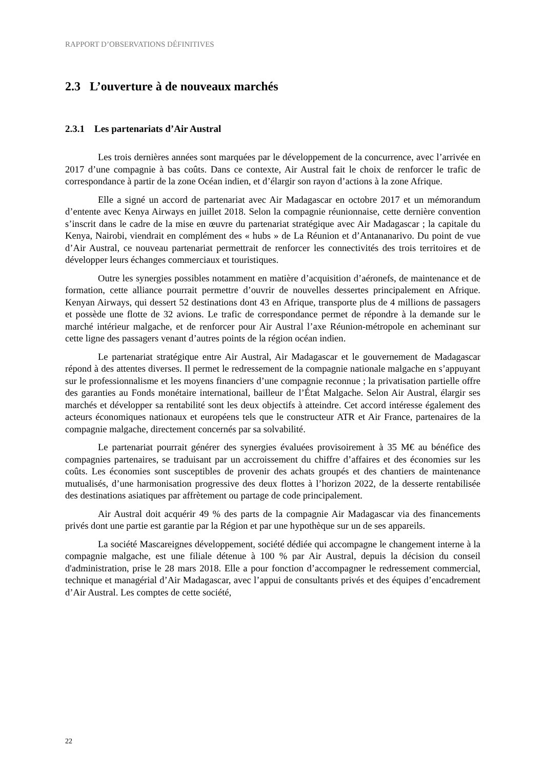RAPPORT D’OBSERVATIONS DÉFINITIVES
2.3 L’ouverture à de nouveaux marchés
2.3.1 Les partenariats d’Air Austral
Les trois dernières années sont marquées par le développement de la concurrence, avec l’arrivée en 2017 d’une compagnie à bas coûts. Dans ce contexte, Air Austral fait le choix de renforcer le trafic de correspondance à partir de la zone Océan indien, et d’élargir son rayon d’actions à la zone Afrique.
Elle a signé un accord de partenariat avec Air Madagascar en octobre 2017 et un mémorandum d’entente avec Kenya Airways en juillet 2018. Selon la compagnie réunionnaise, cette dernière convention s’inscrit dans le cadre de la mise en œuvre du partenariat stratégique avec Air Madagascar ; la capitale du Kenya, Nairobi, viendrait en complément des « hubs » de La Réunion et d’Antananarivo. Du point de vue d’Air Austral, ce nouveau partenariat permettrait de renforcer les connectivités des trois territoires et de développer leurs échanges commerciaux et touristiques.
Outre les synergies possibles notamment en matière d’acquisition d’aéronefs, de maintenance et de formation, cette alliance pourrait permettre d’ouvrir de nouvelles dessertes principalement en Afrique. Kenyan Airways, qui dessert 52 destinations dont 43 en Afrique, transporte plus de 4 millions de passagers et possède une flotte de 32 avions. Le trafic de correspondance permet de répondre à la demande sur le marché intérieur malgache, et de renforcer pour Air Austral l’axe Réunion-métropole en acheminant sur cette ligne des passagers venant d’autres points de la région océan indien.
Le partenariat stratégique entre Air Austral, Air Madagascar et le gouvernement de Madagascar répond à des attentes diverses. Il permet le redressement de la compagnie nationale malgache en s’appuyant sur le professionnalisme et les moyens financiers d’une compagnie reconnue ; la privatisation partielle offre des garanties au Fonds monétaire international, bailleur de l’État Malgache. Selon Air Austral, élargir ses marchés et développer sa rentabilité sont les deux objectifs à atteindre. Cet accord intéresse également des acteurs économiques nationaux et européens tels que le constructeur ATR et Air France, partenaires de la compagnie malgache, directement concernés par sa solvabilité.
Le partenariat pourrait générer des synergies évaluées provisoirement à 35 M€ au bénéfice des compagnies partenaires, se traduisant par un accroissement du chiffre d’affaires et des économies sur les coûts. Les économies sont susceptibles de provenir des achats groupés et des chantiers de maintenance mutualisés, d’une harmonisation progressive des deux flottes à l’horizon 2022, de la desserte rentabilisée des destinations asiatiques par affrètement ou partage de code principalement.
Air Austral doit acquérir 49 % des parts de la compagnie Air Madagascar via des financements privés dont une partie est garantie par la Région et par une hypothèque sur un de ses appareils.
La société Mascareignes développement, société dédiée qui accompagne le changement interne à la compagnie malgache, est une filiale détenue à 100 % par Air Austral, depuis la décision du conseil d'administration, prise le 28 mars 2018. Elle a pour fonction d’accompagner le redressement commercial, technique et managérial d’Air Madagascar, avec l’appui de consultants privés et des équipes d’encadrement d’Air Austral. Les comptes de cette société,
22